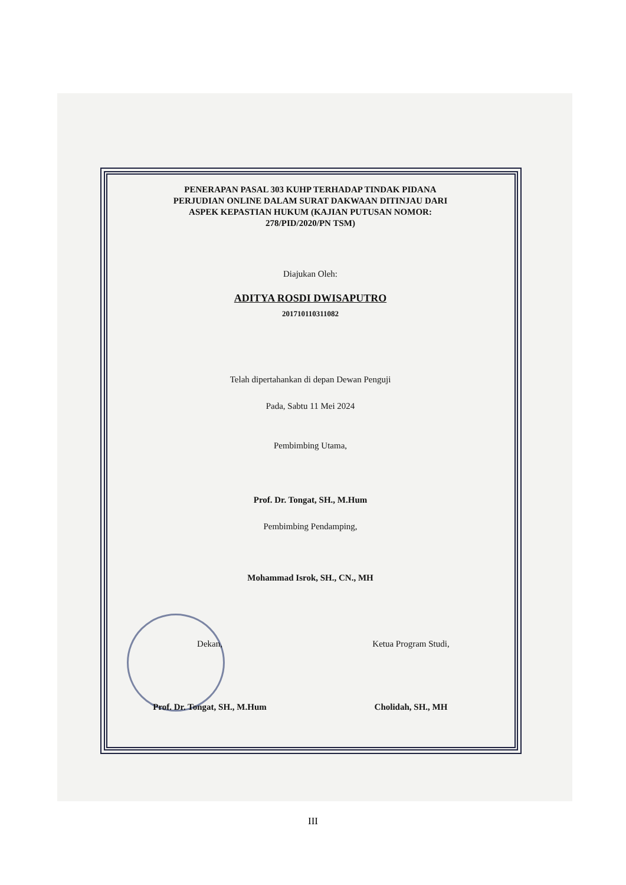PENERAPAN PASAL 303 KUHP TERHADAP TINDAK PIDANA
PERJUDIAN ONLINE DALAM SURAT DAKWAAN DITINJAU DARI
ASPEK KEPASTIAN HUKUM (KAJIAN PUTUSAN NOMOR:
278/PID/2020/PN TSM)
Diajukan Oleh:
ADITYA ROSDI DWISAPUTRO
201710110311082
Telah dipertahankan di depan Dewan Penguji
Pada, Sabtu 11 Mei 2024
Pembimbing Utama,
Prof. Dr. Tongat, SH., M.Hum
Pembimbing Pendamping,
Mohammad Isrok, SH., CN., MH
Dekan,
Prof. Dr. Tongat, SH., M.Hum
Ketua Program Studi,
Cholidah, SH., MH
III